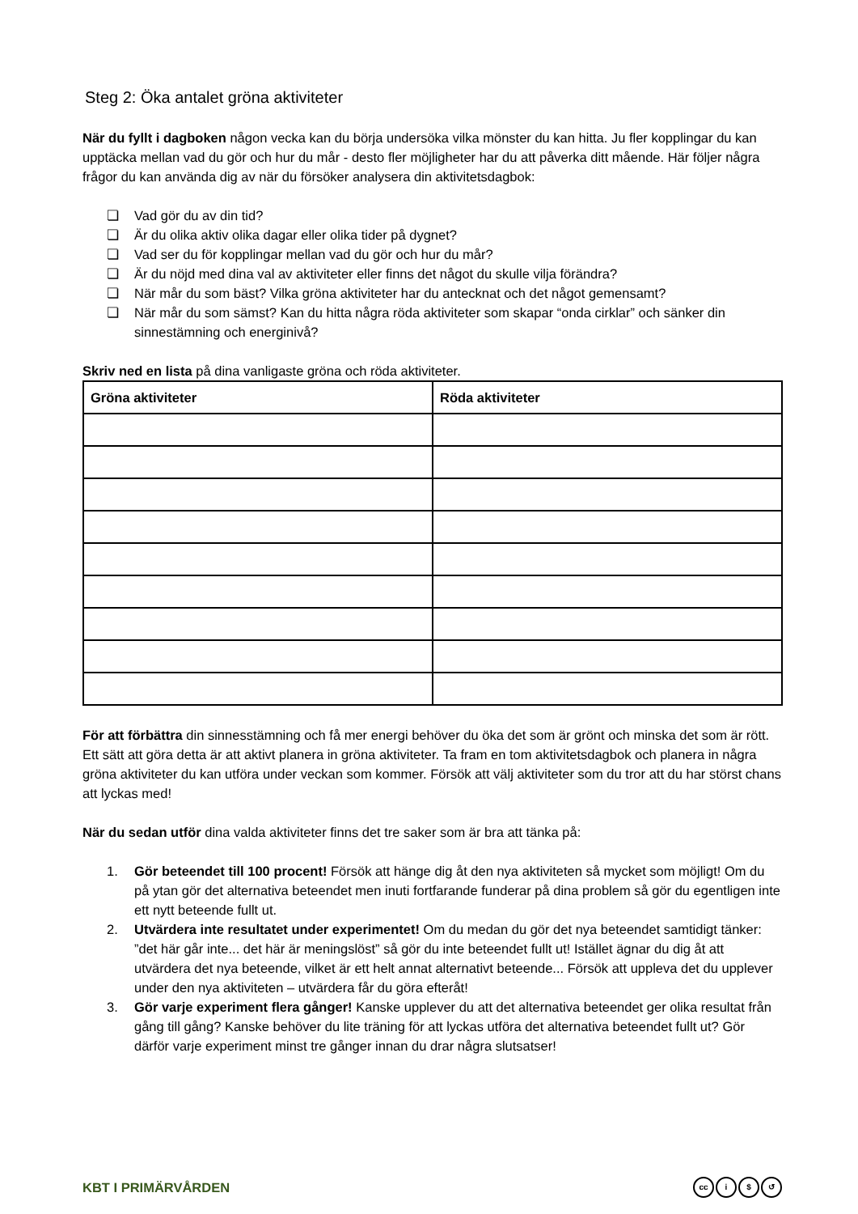Steg 2: Öka antalet gröna aktiviteter
När du fyllt i dagboken någon vecka kan du börja undersöka vilka mönster du kan hitta. Ju fler kopplingar du kan upptäcka mellan vad du gör och hur du mår - desto fler möjligheter har du att påverka ditt mående. Här följer några frågor du kan använda dig av när du försöker analysera din aktivitetsdagbok:
❏ Vad gör du av din tid?
❏ Är du olika aktiv olika dagar eller olika tider på dygnet?
❏ Vad ser du för kopplingar mellan vad du gör och hur du mår?
❏ Är du nöjd med dina val av aktiviteter eller finns det något du skulle vilja förändra?
❏ När mår du som bäst? Vilka gröna aktiviteter har du antecknat och det något gemensamt?
❏ När mår du som sämst? Kan du hitta några röda aktiviteter som skapar “onda cirklar” och sänker din sinnestämning och energinivå?
Skriv ned en lista på dina vanligaste gröna och röda aktiviteter.
| Gröna aktiviteter | Röda aktiviteter |
| --- | --- |
För att förbättra din sinnesstämning och få mer energi behöver du öka det som är grönt och minska det som är rött. Ett sätt att göra detta är att aktivt planera in gröna aktiviteter. Ta fram en tom aktivitetsdagbok och planera in några gröna aktiviteter du kan utföra under veckan som kommer. Försök att välj aktiviteter som du tror att du har störst chans att lyckas med!
När du sedan utför dina valda aktiviteter finns det tre saker som är bra att tänka på:
1. Gör beteendet till 100 procent! Försök att hänge dig åt den nya aktiviteten så mycket som möjligt! Om du på ytan gör det alternativa beteendet men inuti fortfarande funderar på dina problem så gör du egentligen inte ett nytt beteende fullt ut.
2. Utvärdera inte resultatet under experimentet! Om du medan du gör det nya beteendet samtidigt tänker: ”det här går inte... det här är meningslöst” så gör du inte beteendet fullt ut! Istället ägnar du dig åt att utvärdera det nya beteende, vilket är ett helt annat alternativt beteende... Försök att uppleva det du upplever under den nya aktiviteten – utvärdera får du göra efteråt!
3. Gör varje experiment flera gånger! Kanske upplever du att det alternativa beteendet ger olika resultat från gång till gång? Kanske behöver du lite träning för att lyckas utföra det alternativa beteendet fullt ut? Gör därför varje experiment minst tre gånger innan du drar några slutsatser!
KBT I PRIMÄRVÅRDEN
cc i $ ↺